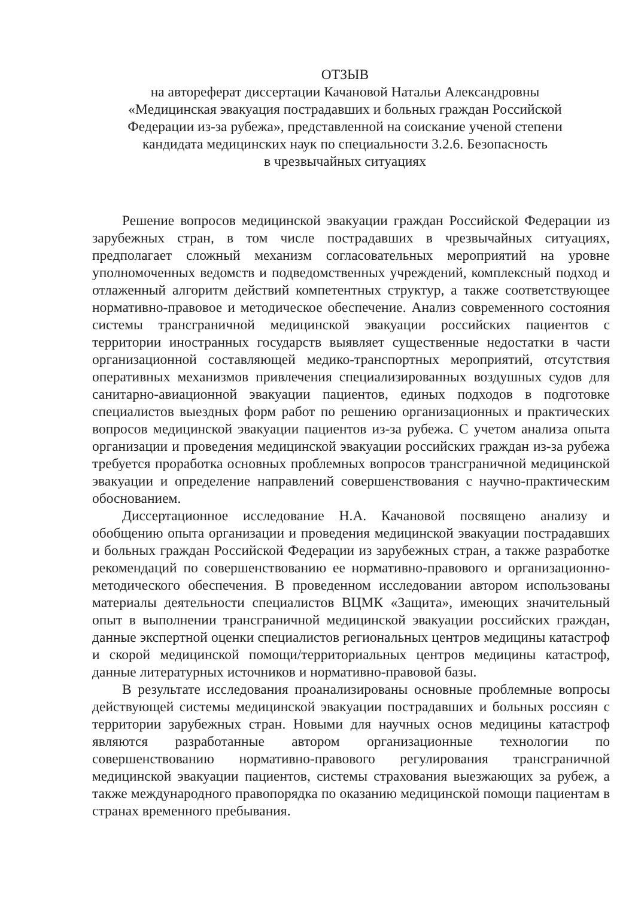ОТЗЫВ
на автореферат диссертации Качановой Натальи Александровны
«Медицинская эвакуация пострадавших и больных граждан Российской
Федерации из-за рубежа», представленной на соискание ученой степени
кандидата медицинских наук по специальности 3.2.6. Безопасность
в чрезвычайных ситуациях
Решение вопросов медицинской эвакуации граждан Российской Федерации из зарубежных стран, в том числе пострадавших в чрезвычайных ситуациях, предполагает сложный механизм согласовательных мероприятий на уровне уполномоченных ведомств и подведомственных учреждений, комплексный подход и отлаженный алгоритм действий компетентных структур, а также соответствующее нормативно-правовое и методическое обеспечение. Анализ современного состояния системы трансграничной медицинской эвакуации российских пациентов с территории иностранных государств выявляет существенные недостатки в части организационной составляющей медико-транспортных мероприятий, отсутствия оперативных механизмов привлечения специализированных воздушных судов для санитарно-авиационной эвакуации пациентов, единых подходов в подготовке специалистов выездных форм работ по решению организационных и практических вопросов медицинской эвакуации пациентов из-за рубежа. С учетом анализа опыта организации и проведения медицинской эвакуации российских граждан из-за рубежа требуется проработка основных проблемных вопросов трансграничной медицинской эвакуации и определение направлений совершенствования с научно-практическим обоснованием.
Диссертационное исследование Н.А. Качановой посвящено анализу и обобщению опыта организации и проведения медицинской эвакуации пострадавших и больных граждан Российской Федерации из зарубежных стран, а также разработке рекомендаций по совершенствованию ее нормативно-правового и организационно-методического обеспечения. В проведенном исследовании автором использованы материалы деятельности специалистов ВЦМК «Защита», имеющих значительный опыт в выполнении трансграничной медицинской эвакуации российских граждан, данные экспертной оценки специалистов региональных центров медицины катастроф и скорой медицинской помощи/территориальных центров медицины катастроф, данные литературных источников и нормативно-правовой базы.
В результате исследования проанализированы основные проблемные вопросы действующей системы медицинской эвакуации пострадавших и больных россиян с территории зарубежных стран. Новыми для научных основ медицины катастроф являются разработанные автором организационные технологии по совершенствованию нормативно-правового регулирования трансграничной медицинской эвакуации пациентов, системы страхования выезжающих за рубеж, а также международного правопорядка по оказанию медицинской помощи пациентам в странах временного пребывания.